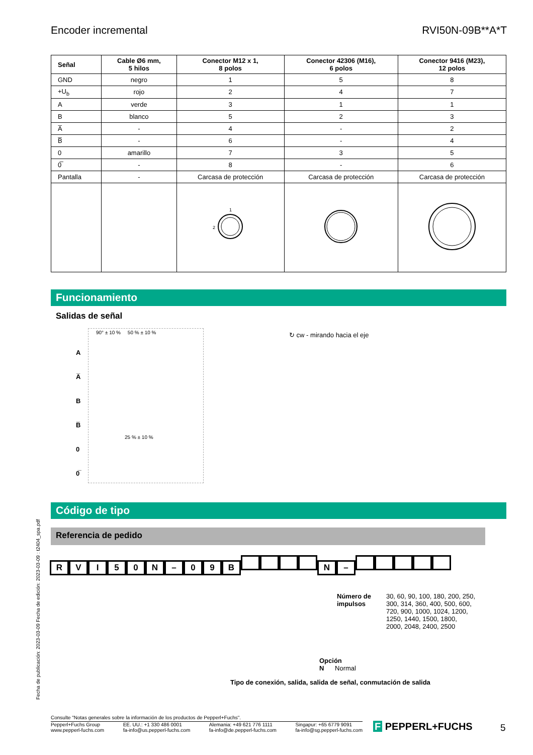Encoder incremental RVI50N-09B**A*T
| Señal | Cable Ø6 mm, 5 hilos | Conector M12 x 1, 8 polos | Conector 42306 (M16), 6 polos | Conector 9416 (M23), 12 polos |
| --- | --- | --- | --- | --- |
| GND | negro | 1 | 5 | 8 |
| +U<sub>b</sub> | rojo | 2 | 4 | 7 |
| A | verde | 3 | 1 | 1 |
| B | blanco | 5 | 2 | 3 |
| A̅ | - | 4 | - | 2 |
| B̅ | - | 6 | - | 4 |
| 0 | amarillo | 7 | 3 | 5 |
| 0̅ | - | 8 | - | 6 |
| Pantalla | - | Carcasa de protección | Carcasa de protección | Carcasa de protección |
| | | 2 1 | | |
Funcionamiento
Salidas de señal
90° ± 10 % 50 % ± 10 %
A
A̅
B
B̅
0
0̅
25 % ± 10 %
↻ cw - mirando hacia el eje
Código de tipo
Referencia de pedido
RVI 50 N – 09 B N –
Número de
impulsos 30, 60, 90, 100, 180, 200, 250,
300, 314, 360, 400, 500, 600,
720, 900, 1000, 1024, 1200,
1250, 1440, 1500, 1800,
2000, 2048, 2400, 2500
Opción
N Normal
Tipo de conexión, salida, salida de señal, conmutación de salida
Fecha de publicación: 2023-03-09 Fecha de edición: 2023-03-09 : t2404_spa.pdf
Consulte "Notas generales sobre la información de los productos de Pepperl+Fuchs".
Pepperl+Fuchs Group
www.pepperl-fuchs.com EE. UU.: +1 330 486 0001
fa-info@us.pepperl-fuchs.com Alemania: +49 621 776 1111
fa-info@de.pepperl-fuchs.com Singapur: +65 6779 9091
fa-info@sg.pepperl-fuchs.com
F PEPPERL+FUCHS 5